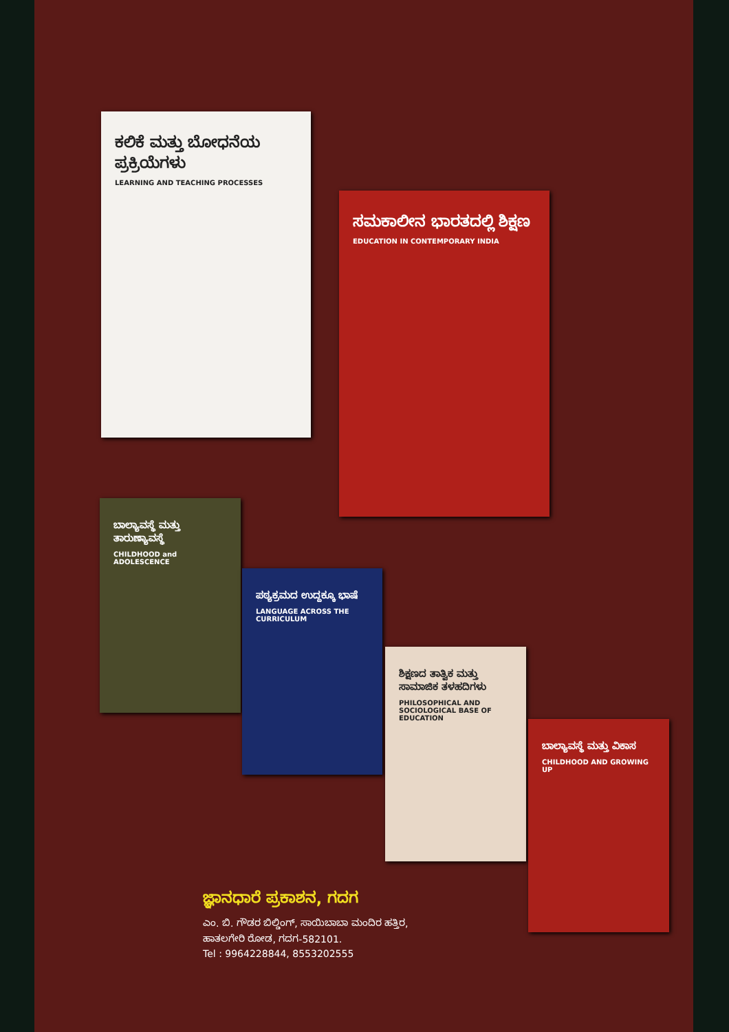ಕಲಿಕೆ ಮತ್ತು ಬೋಧನೆಯ ಪ್ರಕ್ರಿಯೆಗಳು
LEARNING AND TEACHING PROCESSES
ಸಮಕಾಲೀನ ಭಾರತದಲ್ಲಿ ಶಿಕ್ಷಣ
EDUCATION IN CONTEMPORARY INDIA
ಬಾಲ್ಯಾವಸ್ಥೆ ಮತ್ತು ತಾರುಣ್ಯಾವಸ್ಥೆ
CHILDHOOD and ADOLESCENCE
ಪಠ್ಯಕ್ರಮದ ಉದ್ದಕ್ಕೂ ಭಾಷೆ
LANGUAGE ACROSS THE CURRICULUM
ಶಿಕ್ಷಣದ ತಾತ್ವಿಕ ಮತ್ತು ಸಾಮಾಜಿಕ ತಳಹದಿಗಳು
PHILOSOPHICAL AND SOCIOLOGICAL BASE OF EDUCATION
ಬಾಲ್ಯಾವಸ್ಥೆ ಮತ್ತು ವಿಕಾಸ
CHILDHOOD AND GROWING UP
ಜ್ಞಾನಧಾರೆ ಪ್ರಕಾಶನ, ಗದಗ
ಎಂ. ಬಿ. ಗೌಡರ ಬಿಲ್ಡಿಂಗ್, ಸಾಯಿಬಾಬಾ ಮಂದಿರ ಹತ್ತಿರ,
ಹಾತಲಗೇರಿ ರೋಡ, ಗದಗ-582101.
Tel : 9964228844, 8553202555